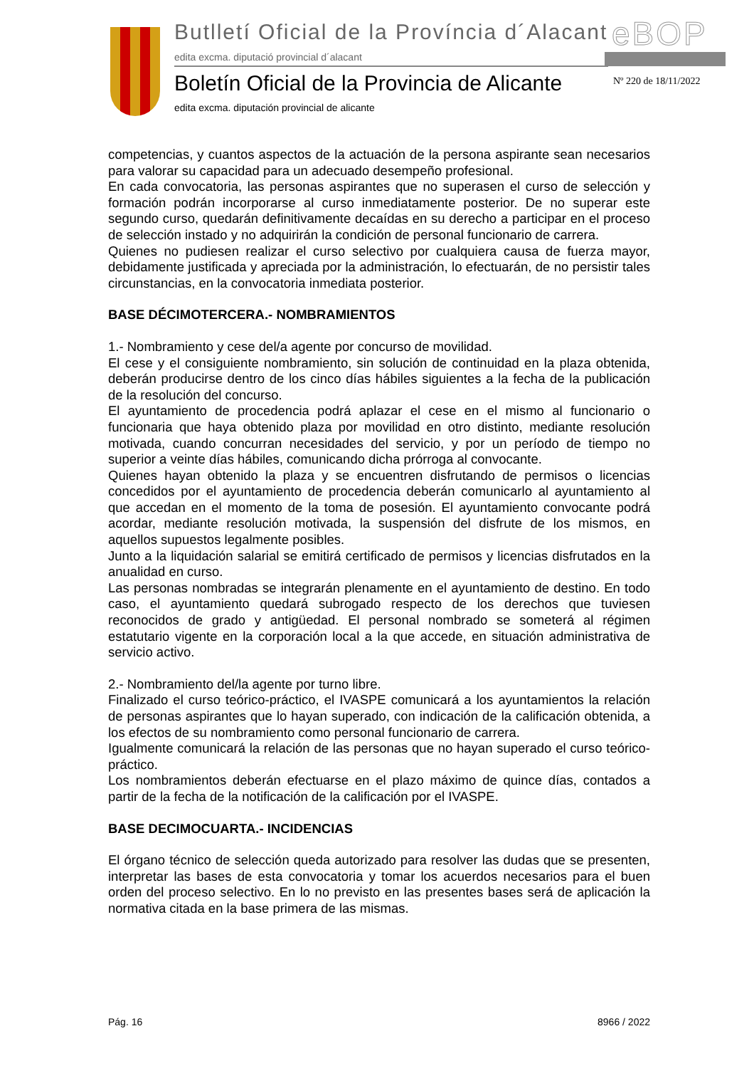Butlletí Oficial de la Província d´Alacant
edita excma. diputació provincial d´alacant
eBOP
Boletín Oficial de la Provincia de Alicante
edita excma. diputación provincial de alicante
Nº 220 de 18/11/2022
competencias, y cuantos aspectos de la actuación de la persona aspirante sean necesarios para valorar su capacidad para un adecuado desempeño profesional.
En cada convocatoria, las personas aspirantes que no superasen el curso de selección y formación podrán incorporarse al curso inmediatamente posterior. De no superar este segundo curso, quedarán definitivamente decaídas en su derecho a participar en el proceso de selección instado y no adquirirán la condición de personal funcionario de carrera.
Quienes no pudiesen realizar el curso selectivo por cualquiera causa de fuerza mayor, debidamente justificada y apreciada por la administración, lo efectuarán, de no persistir tales circunstancias, en la convocatoria inmediata posterior.
BASE DÉCIMOTERCERA.- NOMBRAMIENTOS
1.- Nombramiento y cese del/a agente por concurso de movilidad.
El cese y el consiguiente nombramiento, sin solución de continuidad en la plaza obtenida, deberán producirse dentro de los cinco días hábiles siguientes a la fecha de la publicación de la resolución del concurso.
El ayuntamiento de procedencia podrá aplazar el cese en el mismo al funcionario o funcionaria que haya obtenido plaza por movilidad en otro distinto, mediante resolución motivada, cuando concurran necesidades del servicio, y por un período de tiempo no superior a veinte días hábiles, comunicando dicha prórroga al convocante.
Quienes hayan obtenido la plaza y se encuentren disfrutando de permisos o licencias concedidos por el ayuntamiento de procedencia deberán comunicarlo al ayuntamiento al que accedan en el momento de la toma de posesión. El ayuntamiento convocante podrá acordar, mediante resolución motivada, la suspensión del disfrute de los mismos, en aquellos supuestos legalmente posibles.
Junto a la liquidación salarial se emitirá certificado de permisos y licencias disfrutados en la anualidad en curso.
Las personas nombradas se integrarán plenamente en el ayuntamiento de destino. En todo caso, el ayuntamiento quedará subrogado respecto de los derechos que tuviesen reconocidos de grado y antigüedad. El personal nombrado se someterá al régimen estatutario vigente en la corporación local a la que accede, en situación administrativa de servicio activo.
2.- Nombramiento del/la agente por turno libre.
Finalizado el curso teórico-práctico, el IVASPE comunicará a los ayuntamientos la relación de personas aspirantes que lo hayan superado, con indicación de la calificación obtenida, a los efectos de su nombramiento como personal funcionario de carrera.
Igualmente comunicará la relación de las personas que no hayan superado el curso teórico-práctico.
Los nombramientos deberán efectuarse en el plazo máximo de quince días, contados a partir de la fecha de la notificación de la calificación por el IVASPE.
BASE DECIMOCUARTA.- INCIDENCIAS
El órgano técnico de selección queda autorizado para resolver las dudas que se presenten, interpretar las bases de esta convocatoria y tomar los acuerdos necesarios para el buen orden del proceso selectivo. En lo no previsto en las presentes bases será de aplicación la normativa citada en la base primera de las mismas.
Pág. 16 8966 / 2022